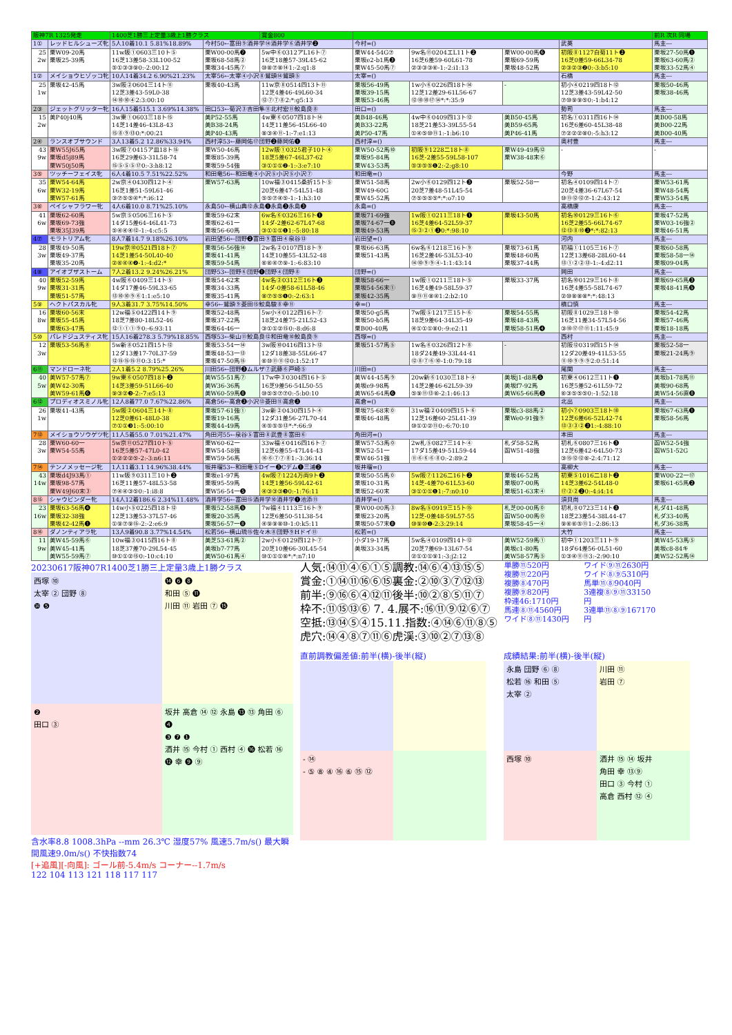| 阪神7R 1325発走 | | 1400芝1勝三上定量3歳上1勝クラス | | 賞金800 | | | | | 前R 次R 同場 |
| --- | --- | --- | --- | --- | --- | --- | --- | --- | --- |
| 1① | レッドヒルシューズ牝 | 5人10着10.1 5.81%18.89% | 今村50←富田⑨酒井学⑭酒井学⑥酒井学❷ | | 今村=() | | | 武英 | 馬主--- |
| 25 2w | 栗W09-20馬 栗坂25-39馬 | 11w阪①0603三10ト⑤ 16芝13差58-33L100-52 ⑤①③③⑨0:-2:00:12 | 栗W00-00馬❼ 栗坂68-58馬② 栗坂34-45馬⑦ | 5w中⑥0312アL16ト⑦ 16芝18差57-39L45-62 ⑩⑧⑦⑧⑭1:-2:q1:8 | 栗W44-54G⑦ 栗坂e2-b1馬❸ 栗W45-50馬⑦ | 9w名⑪0204エL11ト❷ 16芝6差59-60L61-78 ②③③③⑥-1:-2:i1:13 | 栗W00-00馬❻ 栗坂69-59馬 栗坂48-52馬 | 初阪⑧1127白菊11ト❷ 16芝0差59-66L34-78 ②③②③❷0:-3:b5:10 | 栗坂27-50馬❶ 栗坂63-60馬② 栗坂33-52馬④ |
| 1② | メイショウヒゾッコ牝 | 10人14着34.2 6.90%21.23% | 太宰56←太宰④小沢⑧鷲頭⑭鷲頭⑤ | | 太宰=() | | | 石橋 | 馬主--- |
| 25 1w | 栗坂42-45馬 | 3w阪②0604三14ト⑪ 12芝3差43-59L0-38 ⑭⑩⑩④2:3:00:10 | 栗坂40-43馬 | 11w京⑧0514四13ト⑪ 12芝4差46-49L60-34 ⑫⑦⑦⑧2:*:g5:13 | 栗坂56-49馬 栗坂39-15馬 栗坂53-46馬 | 1w小⑥0226四18ト⑭ 12芝12差29-61L56-67 ⑫⑱⑱⑰⑭*:*:35:9 | - | 初小④0219四18ト⑫ 12芝3差43-59L42-50 ⑦⑩⑨⑨⑤0:-1:b4:12 | 栗坂50-46馬 栗坂38-46馬 |
| 2③ | ジェットグリッター牝 | 16人15着515.1 3.69%14.38% | 田口53←菊沢③吉田隼⑪北村宏⑪鮫島良⑧ | | 田口=() | | | 勢司 | 馬主--- |
| 15 2w | 美P40j40馬 | 3w東①0603三18ト⑮ 14芝14差46-43L8-43 ⑮⑧⑨⑬0:*:00:21 | 美P52-55馬 美B38-24馬 美P40-43馬 | 4w東⑥0507四18ト⑭ 14芝11差56-45L66-40 ⑧③④⑪-1:-7:e1:13 | 美B48-46馬 美B33-22馬 美P50-47馬 | 4w中⑥0409四13ト⑫ 18芝21差53-39L55-54 ①④⑤⑩⑪1:-1:b6:10 | 美B50-45馬 美B59-65馬 美P46-41馬 | 初名①0311四16ト⑭ 16芝6差60-45L38-48 ⑦②②②⑧0:-5:h3:12 | 美B00-58馬 美B00-22馬 美B00-40馬 |
| 2④ | ランスオブサウンド | 3人13着5.2 12.86%33.94% | 西村淳53←藤岡佑⑰団野❷藤岡佑❶ | | 西村淳=() | | | 奥村豊 | 馬主--- |
| 43 9w | 栗W55J65馬 栗坂d5j89馬 栗W50j50馬 | 3w阪⑦0415ア皿18ト⑮ 16芝29差63-31L58-74 ⑮⑤⑤⑤⑰0:-3:h8:12 | 栗W50-46馬 栗坂85-39馬 栗坂59-54強 | 12w阪①0325君子10ト④ 18芝5差67-46L37-62 ③①①①❷-1:-3:e7:10 | 栗W50-52馬⑩ 栗坂95-84馬 栗W43-53馬 | 初阪⑨1228二18ト⑧ 16芝-2差55-59L58-107 ⑤③⑤⑤❶2:-2:g8:10 | 栗W49-49馬⑫ 栗W38-48末⑥ | - | - |
| 3⑤ | ツッチーフェイス牝 | 6人4着10.5 7.51%22.52% | 和田竜56←和田竜④小沢⑤小沢⑤小沢⑦ | | 和田竜=() | | | 今野 | 馬主--- |
| 35 6w | 栗W54-64馬 栗W32-19馬 栗W57-61馬 | 2w京④0430四12ト④ 16芝1差51-59L61-46 ③⑦⑤⑤④*:*:i6:12 | 栗W57-63馬 | 10w福③0415桑折15ト⑤ 20芝6差47-54L51-48 ⑤⑤⑦④⑤-1:-1:h3:10 | 栗W51-58馬 栗W49-60G 栗W45-52馬 | 2w小⑥0129四12ト❸ 20芝7差48-51L45-54 ⑦⑤⑤⑤⑤*:*:o7:10 | 栗坂52-58一 | 初名④0109四14ト⑦ 20芝4差36-67L67-54 ⑩⑪⑫⑫⑦-1:2:43:12 | 栗W53-61馬 栗W48-54馬 栗W53-54馬 |
| 3⑥ | ペイシャフラワー牝 | 4人6着10.0 8.71%25.10% | 永島50←横山典⑫永島❶永島❸永島❸ | | 永島=() | | | 高橋康 | 馬主--- |
| 41 6w | 栗坂62-60馬 栗坂69-73強 栗坂35J39馬 | 5w京⑤0506三16ト⑤ 14ダ15差64-46L41-73 ⑤④④④⑫-1:-4:c5:5 | 栗坂59-62末 栗坂62-61一 栗坂56-60馬 | 6w名⑥0326三16ト❶ 14ダ-2差62-67L47-68 ③①①①❶1:-5:80:18 | 栗坂71-69強 栗坂74-67一❽ 栗坂49-53馬 | 1w阪①0211三18ト❶ 16芝4差64-52L59-37 ⑮③②①❸0:*:98:10 | 栗坂43-50馬 | 初名⑩0129三16ト⑥ 16芝2差55-66L74-67 ⑫⑬⑧⑩❸*:*:82:13 | 栗坂47-52馬 栗W03-16強② 栗坂46-51馬 |
| 4⑦ | モラトリアム牝 | 8人7着14.7 9.18%26.10% | 岩田望56←団野❷富田⑨富田④泉谷⑬ | | 岩田望=() | | | 河内 | 馬主--- |
| 28 3w | 栗坂49-50馬 栗坂49-37馬 栗坂35-20馬 | 19w京⑩0521四18ト⑦ 14芝1差54-50L40-40 ②⑥④④❷-1:-4:d2:* | 栗坂56-56強⑭ 栗坂41-41馬 栗坂59-54馬 | 2w名②0107四18ト⑨ 14芝10差55-43L52-48 ⑥⑥④⑦⑨-1:-6:83:10 | 栗坂66-63馬 栗坂51-43馬 | 6w名⑥1218三16ト⑨ 16芝2差46-53L53-40 ⑭⑩⑨⑨④-1:1:43:14 | 栗坂73-61馬 栗坂48-60馬 栗坂37-44馬 | 初福①1105三16ト⑦ 12芝13差68-28L60-44 ⑬①②②⑬-1:-4:d2:11 | 栗坂60-58馬 栗坂58-58一⑭ 栗坂09-04馬 |
| 4⑧ | アイオブザストーム | 7人2着13.2 9.24%26.21% | 団野53←団野⑥団野❶団野④団野⑧ | | 団野=() | | | 岡田 | 馬主--- |
| 40 9w | 栗坂52-59馬 栗坂31-31馬 栗坂51-57馬 | 4w阪⑥0409三14ト⑤ 14ダ17差46-59L33-65 ⑬⑩⑩⑨⑥1:1:e5:10 | 栗坂54-62末 栗坂34-33馬 栗坂35-41馬 | 4w名②0312三16ト❸ 14ダ-0差58-61L58-46 ⑧⑦⑤⑤❶0:-2:63:1 | 栗坂58-66一 栗坂54-56末① 栗坂42-35馬 | 1w阪①0211三18ト⑤ 16芝4差49-58L59-37 ⑨⑪⑪⑧④1:2:b2:10 | 栗坂33-37馬 | 初名⑩0129三16ト⑧ 16芝4差55-58L74-67 ②⑩⑧⑧⑧*:*:48:13 | 栗坂69-65馬❸ 栗坂48-41馬❺ |
| 5⑨ | ヘクトパスカル牝 | 9人3着31.7 3.75%14.50% | 幸56←鷲頭⑨菱田⑮鮫島駿⑧幸⑪ | | 幸=() | | | 橋口慎 | 馬主--- |
| 16 8w | 栗坂60-56末 栗坂55-45馬 栗坂63-47馬 | 12w福⑤0422四14ト⑨ 18芝7差80-18L52-46 ⑫①①①⑨0:-6:93:11 | 栗坂52-48馬 栗坂37-22馬 栗坂64-46一 | 5w小④0122四16ト⑦ 18芝24差75-21L52-43 ③①①②⑮0:-8:d6:8 | 栗坂50-g5馬 栗坂50-b5馬 栗B00-40馬 | 7w阪⑤1217三15ト⑥ 18芝9差64-34L35-49 ④①①①⑧0:-9:e2:11 | 栗坂54-55馬 栗坂48-43馬 栗坂58-51馬❹ | 初阪⑧1029三18ト⑩ 16芝11差34-57L54-56 ③⑱⑰⑰⑪1:11:45:9 | 栗坂54-42馬 栗坂57-46馬 栗坂18-18馬 |
| 5⑩ | パレドジュスティス牝 | 15人16着278.3 5.79%18.85% | 西塚53←柴山⑪鮫島良⑫和田竜⑩鮫島良⑨ | | 西塚=() | | | 西村 | 馬主--- |
| 12 3w | 栗坂53-56馬⑧ | 5w新⑧0521四15ト⑫ 12ダ13差17-70L37-59 ⑫⑮⑮⑮⑪0:3:15:* | 栗坂53-54一⑭ 栗坂48-53一⑬ 栗坂47-50馬⑮ | 3w阪⑩0416四13ト⑫ 12ダ18差38-55L66-47 ⑥⑩⑪⑪⑫0:1:52:17 | 栗坂51-57馬⑤ | 1w名⑥0326四12ト⑧ 18ダ24差49-33L44-41 ⑫⑧⑦⑥⑩-1:0:79:18 | - | 初阪⑫0319四15ト⑭ 12ダ20差49-41L53-55 ⑪⑩⑨⑨⑨2:0:51:14 | 栗坂52-58一 栗坂21-24馬⑨ |
| 6⑪ | マンドローネ牝 | 2人1着5.2 8.79%25.26% | 川田56←団野❸ムルザ⑦武藤⑥戸崎⑤ | | 川田=() | | | 尾関 | 馬主--- |
| 40 5w | 美W57-57馬⑦ 美W42-30馬 美W59-61馬❻ | 9w東⑥0507四18ト❷ 14芝3差59-51L66-40 ⑨③②❸-2:-7:e5:13 | 美W55-51馬⑦ 美W36-36馬 美W60-59馬❽ | 17w中③0304四16ト⑤ 16芝9差56-54L50-55 ⑩⑤⑤⑦⑦0:-5:b0:10 | 美W44-45馬⑨ 美坂e9-98馬 美W65-64馬❻ | 20w新⑥1030三18ト④ 14芝2差46-62L59-39 ⑤⑨⑪⑬⑥-2:1:46:13 | 美坂j1-d8馬❺ 美坂f7-92馬 美W65-66馬❺ | 初東④0612三11ト❶ 16芝5差52-61L59-72 ⑥③⑤⑤⑤0:-1:52:18 | 美坂b1-78馬⑪ 美坂90-68馬 美W54-56直❽ |
| 6⑫ | プロディオスミノル牝 | 12人8着77.0 7.67%22.86% | 高倉56←高倉❸小沢⑬菱田⑪高倉❸ | | 高倉=() | | | 北出 | 馬主--- |
| 26 1w | 栗坂41-43馬 | 5w阪②0604三14ト⑧ 12芝0差61-48L0-38 ⑦①①❸1:-5:00:10 | 栗坂57-61強① 栗坂19-16馬 栗坂44-49馬 | 3w新②0430四15ト④ 12ダ31差56-27L70-44 ④⑤⑤⑤⑬*:*:66:9 | 栗坂75-68末⓪ 栗坂46-48馬 | 31w福②0409四15ト⑥ 12芝16差60-25L41-39 ⑩①①②⑪0:-6:70:10 | 栗坂c3-88馬② 栗We0-91強⑨ | 初小⑦0903三18ト⑱ 12芝6差66-52L42-74 ⑬③③②❸1:-4:88:10 | 栗坂67-63馬❶ 栗坂58-56馬 |
| 7⑬ | メイショウソウゲツ牝 | 11人5着55.0 7.01%21.47% | 角田河55←泉谷⑤富田⑧武豊⑧富田⑥ | | 角田河=() | | | 本田 | 馬主--- |
| 28 3w | 栗W60-60一 栗W54-55馬 | 5w京⑪0527四10ト⑤ 16芝5差57-47L0-42 ①②②②⑤-2:-3:n6:11 | 栗W60-62一 栗W54-58強 栗W59-56馬 | 33w福④0416四16ト⑦ 12芝6差55-47L44-43 ⑯⑥⑦⑦⑧1:-3:36:14 | 栗W57-53馬⓪ 栗W52-51一 栗W46-51強 | 2w札⑤0827三14ト④ 17ダ15差49-51L59-44 ⑪⑥⑥⑥⑧0:-2:89:2 | 札ダ58-52馬 函W51-48強 | 初札⑥0807三16ト❸ 12芝6差42-64L50-73 ③⑮⑫⑫⑥-2:4:71:12 | 函W52-54強 函W51-52G |
| 7⑭ | テンノメッセージ牝 | 1人11着3.1 14.96%38.44% | 坂井瑠53←和田竜⑤Dイー❸Cデム❶三浦❷ | | 坂井瑠=() | | | 高柳大 | 馬主--- |
| 43 14w | 栗坂d4J93馬① 栗坂98-57馬 栗W49J60末③ | 11w阪⑨0311三10ト❷ 16芝11差57-48L53-58 ⑦④④③⑤0:-1:i8:8 | 栗坂e1-97馬 栗坂95-59馬 栗W56-54一❺ | 4w阪⑦1224万両9ト❷ 14芝1差56-59L42-61 ④③③③❸0:-1:76:11 | 栗坂50-55馬⓪ 栗坂10-31馬 栗坂52-60末 | 5w阪⑦1126二16ト❷ 14芝-4差70-61L53-60 ③①①①❶1:-7:n0:10 | 栗坂46-52馬 栗坂07-00馬 栗坂51-63末④ | 初東⑤1016二18ト❷ 14芝3差62-54L48-0 ⑰②②❷0:-4:i4:14 | 栗W00-22一⑰ 栗坂61-65馬❷ |
| 8⑮ | シャウビンダー牝 | 14人12着186.6 2.34%11.48% | 酒井学56←富田⑮酒井学⑩酒井学❶池添⑪ | | 酒井学=() | | | 須貝尚 | 馬主--- |
| 23 16w | 栗坂63-56馬❹ 栗坂32-38強 栗坂42-42馬❶ | 14w小⑤0225四18ト⑫ 12芝13差53-37L57-46 ①⑨⑦⑨⑮-2:-2:e6:9 | 栗坂52-58馬❺ 栗坂20-35馬 栗坂56-57一❽ | 7w福④1113三16ト⑨ 12芝6差50-51L38-54 ④⑨⑨⑧⑩-1:0:k5:11 | 栗W00-00馬③ 栗坂23-20馬 栗坂50-57末❽ | 8w名⑤0919三15ト⑮ 12芝-0差48-59L57-55 ⑩⑨⑩❶-2:3:29:14 | 札芝00-00馬⓪ 函W50-00馬⓪ 栗坂58-45一④ | 初札⓪0723三14ト❸ 18芝23差54-38L44-47 ⑨⑥⑥⑤⑪1:-2:86:13 | 札ダ41-48馬 札ダ33-40馬 札ダ36-38馬 |
| 8⑯ | ダノンティアラ牝 | 13人9着90.8 3.77%14.54% | 松若56←横山琉⑮佐々木⑧団野⑨Hドイ⑪ | | 松若=() | | | 大竹 | 馬主--- |
| 11 9w | 美W45-59馬⑥ 美W45-41馬 美W55-59馬⑦ | 10w福③0415四16ト⑧ 18芝37差70-29L54-45 ⑩①①②⑮0:-10:c4:10 | 美芝53-61馬② 美坂b7-77馬 美W50-61馬④ | 2w小⑥0129四12ト⑦ 20芝10差66-30L45-54 ⑩①①①⑧*:*:n7:10 | 小ダ19-17馬 美坂33-34馬 | 5w名④0109四14ト⑫ 20芝7差69-13L67-54 ②①①①⑨1:-3:j2:12 | 美W52-59馬① 美坂c1-80馬 美W58-57馬⑤ | 初中①1203三11ト⑨ 18ダ64差56-0L51-60 ①③④⑪⑪3:-2:90:10 | 美W45-53馬⑤ 美坂c8-84キ 美W52-52馬⑭ |
20230617阪神07R1400芝1勝三上定量3歳上1勝クラス
西塚 ⑩
太宰 ② 団野 ⑧
❿ ❺
⓮ ❻ ❽
和田 ⑤ ⓫
川田 ⑪ 岩田 ⑦ ⓯
❷
田口 ③
坂井 高倉 ⑭ ⑫ 永島 ⓭ ⑬ 角田 ⑥ ❹
❸ ❼ ❶
酒井 ⑮ 今村 ① 西村 ④ ⓰ 松若 ⑯ ⓬ 幸 ❾ ⑨
含水率8.8 1008.3hPa --mm 26.3℃ 湿度57% 風速5.7m/s() 最大瞬間風速9.0m/s() 不快指数74
[+追風][-向風]: ゴール前-5.4m/s コーナー--1.7m/s
122 104 113 121 118 117 117
人気:⑭⑪④⑥①⑤調教:⑭⑥④⑬⑮⑤
賞金:①⑭⑪⑯⑥⑮裏金:②⑩③⑦⑫⑬
前半:⑨⑯⑥④⑫⑪後半:⑩②⑧⑤⑪⑦
枠不:⑪⑮⑬⑥ 7. 4.展不:⑯⑪⑨⑫⑥⑦
空抵:⑬⑭⑤④15.11.指数:④⑭⑥⑪⑧⑤
虎穴:⑭④⑧⑦⑪⑥虎渓:③⑩②⑦⑬⑧
単勝⑪520円
複勝⑪220円
複勝⑧470円
複勝⑨820円
枠連46:1710円
馬連⑧⑪4560円
ワイド⑧⑪1430円
ワイド⑨⑪2630円
ワイド⑧⑨5310円
馬単⑪⑧9040円
3連複⑧⑨⑪33150円
3連単⑪⑧⑨167170円
直前調教偏差値:前半(横)-後半(縦)
- ⑭
- ⑤ ⑧ ④ ⑯ ⑥ ⑮ ⑫
成績結果:前半(横)-後半(縦)
永島 団野 ⑥ ⑧
松若 ⑯ 和田 ⑤
太宰 ②
川田 ⑪
岩田 ⑦
西塚 ⑩
酒井 ⑮ ⑭ 坂井
角田 幸 ⑬⑨
田口 ③ 今村 ①
高倉 西村 ⑫ ④